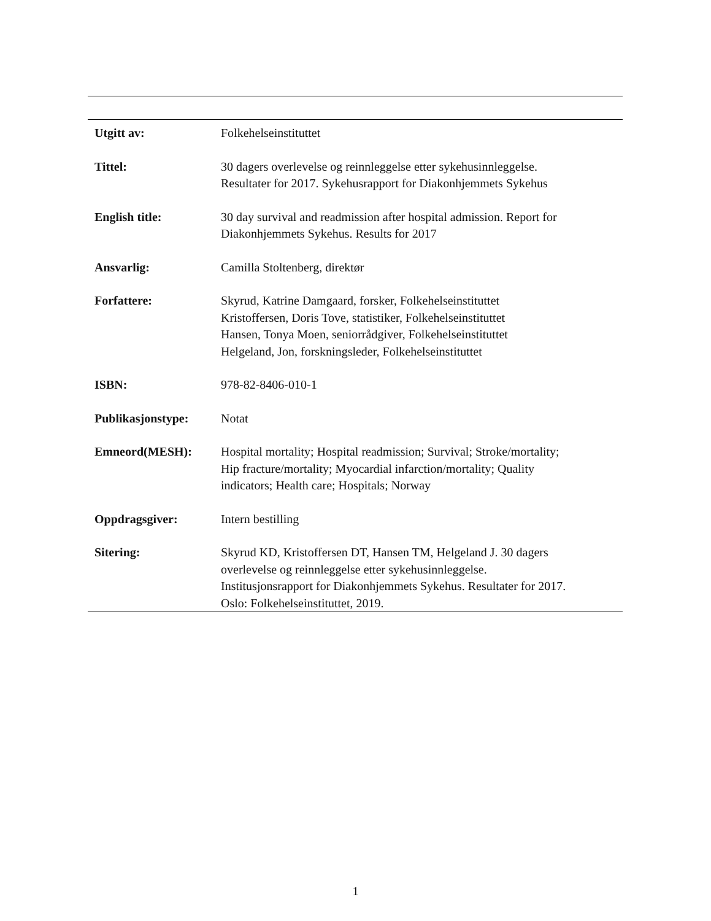| Utgitt av: | Folkehelseinstituttet |
| Tittel: | 30 dagers overlevelse og reinnleggelse etter sykehusinnleggelse. Resultater for 2017. Sykehusrapport for Diakonhjemmets Sykehus |
| English title: | 30 day survival and readmission after hospital admission. Report for Diakonhjemmets Sykehus. Results for 2017 |
| Ansvarlig: | Camilla Stoltenberg, direktør |
| Forfattere: | Skyrud, Katrine Damgaard, forsker, Folkehelseinstituttet Kristoffersen, Doris Tove, statistiker, Folkehelseinstituttet Hansen, Tonya Moen, seniorrådgiver, Folkehelseinstituttet Helgeland, Jon, forskningsleder, Folkehelseinstituttet |
| ISBN: | 978-82-8406-010-1 |
| Publikasjonstype: | Notat |
| Emneord(MESH): | Hospital mortality; Hospital readmission; Survival; Stroke/mortality; Hip fracture/mortality; Myocardial infarction/mortality; Quality indicators; Health care; Hospitals; Norway |
| Oppdragsgiver: | Intern bestilling |
| Sitering: | Skyrud KD, Kristoffersen DT, Hansen TM, Helgeland J. 30 dagers overlevelse og reinnleggelse etter sykehusinnleggelse. Institusjonsrapport for Diakonhjemmets Sykehus. Resultater for 2017. Oslo: Folkehelseinstituttet, 2019. |
1